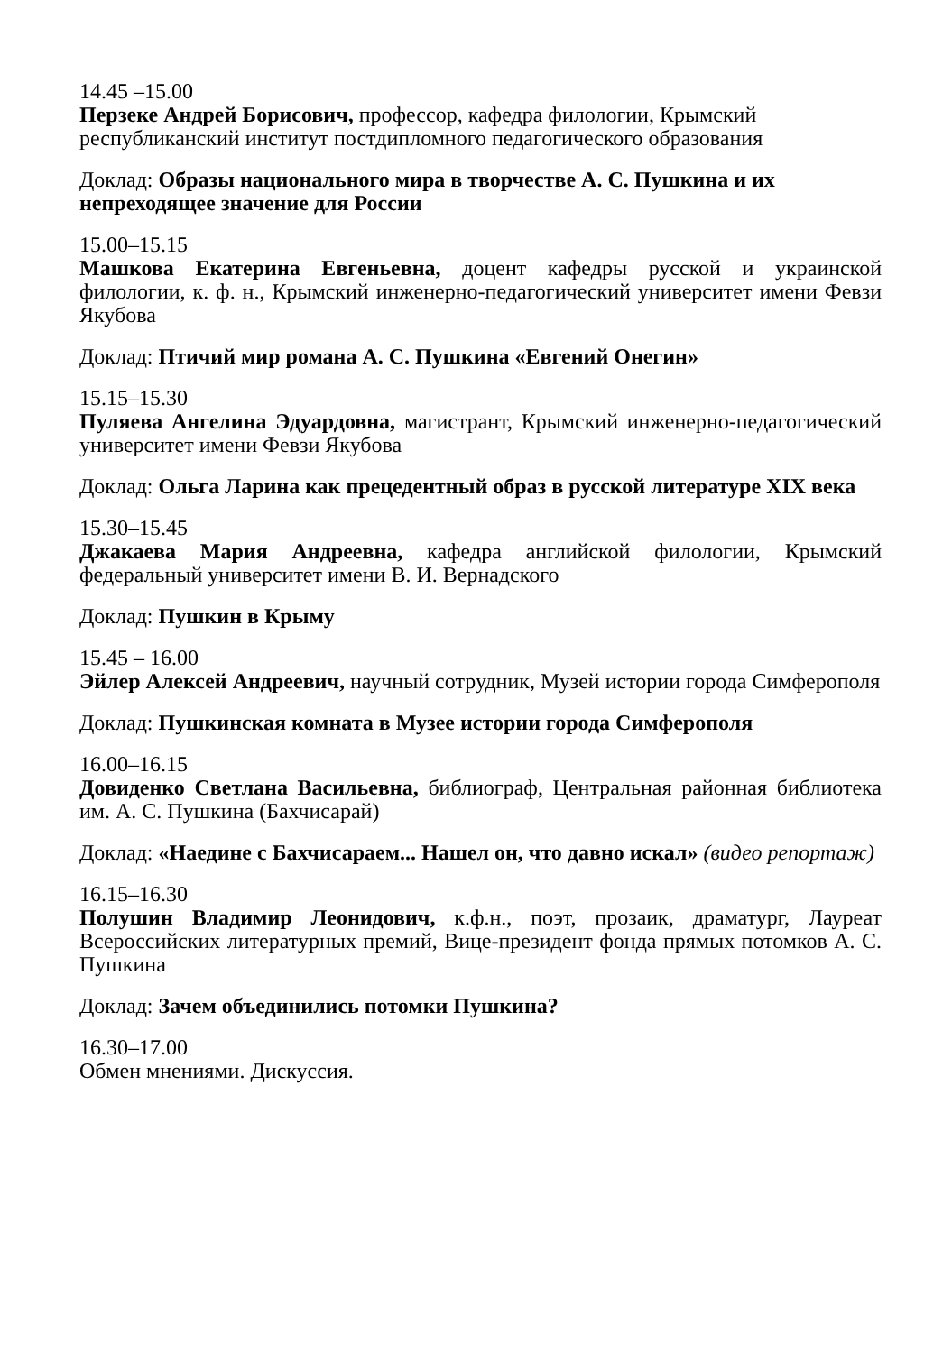14.45 –15.00
Перзеке Андрей Борисович, профессор, кафедра филологии, Крымский республиканский институт постдипломного педагогического образования
Доклад: Образы национального мира в творчестве А. С. Пушкина и их непреходящее значение для России
15.00–15.15
Машкова Екатерина Евгеньевна, доцент кафедры русской и украинской филологии, к. ф. н., Крымский инженерно-педагогический университет имени Февзи Якубова
Доклад: Птичий мир романа А. С. Пушкина «Евгений Онегин»
15.15–15.30
Пуляева Ангелина Эдуардовна, магистрант, Крымский инженерно-педагогический университет имени Февзи Якубова
Доклад: Ольга Ларина как прецедентный образ в русской литературе XIX века
15.30–15.45
Джакаева Мария Андреевна, кафедра английской филологии, Крымский федеральный университет имени В. И. Вернадского
Доклад: Пушкин в Крыму
15.45 – 16.00
Эйлер Алексей Андреевич, научный сотрудник, Музей истории города Симферополя
Доклад: Пушкинская комната в Музее истории города Симферополя
16.00–16.15
Довиденко Светлана Васильевна, библиограф, Центральная районная библиотека им. А. С. Пушкина (Бахчисарай)
Доклад: «Наедине с Бахчисараем... Нашел он, что давно искал» (видео репортаж)
16.15–16.30
Полушин Владимир Леонидович, к.ф.н., поэт, прозаик, драматург, Лауреат Всероссийских литературных премий, Вице-президент фонда прямых потомков А. С. Пушкина
Доклад: Зачем объединились потомки Пушкина?
16.30–17.00
Обмен мнениями. Дискуссия.